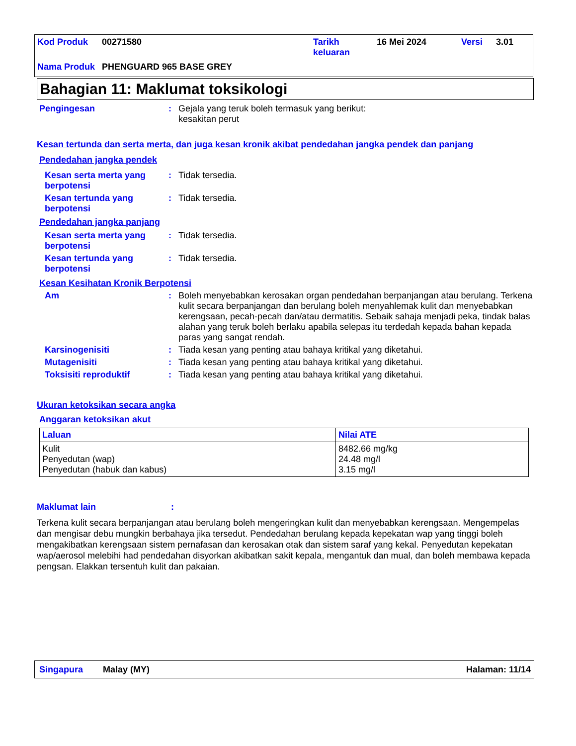| Kod Produk | 00271580 | Tarikh keluaran | 16 Mei 2024 | Versi | 3.01 |
| Nama Produk | PHENGUARD 965 BASE GREY | | | | |
Bahagian 11: Maklumat toksikologi
Pengingesan : Gejala yang teruk boleh termasuk yang berikut:
kesakitan perut
Kesan tertunda dan serta merta, dan juga kesan kronik akibat pendedahan jangka pendek dan panjang
Pendedahan jangka pendek
Kesan serta merta yang berpotensi
: Tidak tersedia.
Kesan tertunda yang berpotensi
: Tidak tersedia.
Pendedahan jangka panjang
Kesan serta merta yang berpotensi
: Tidak tersedia.
Kesan tertunda yang berpotensi
: Tidak tersedia.
Kesan Kesihatan Kronik Berpotensi
Am : Boleh menyebabkan kerosakan organ pendedahan berpanjangan atau berulang. Terkena kulit secara berpanjangan dan berulang boleh menyahlemak kulit dan menyebabkan kerengsaan, pecah-pecah dan/atau dermatitis. Sebaik sahaja menjadi peka, tindak balas alahan yang teruk boleh berlaku apabila selepas itu terdedah kepada bahan kepada paras yang sangat rendah.
Karsinogenisiti : Tiada kesan yang penting atau bahaya kritikal yang diketahui.
Mutagenisiti : Tiada kesan yang penting atau bahaya kritikal yang diketahui.
Toksisiti reproduktif : Tiada kesan yang penting atau bahaya kritikal yang diketahui.
Ukuran ketoksikan secara angka
Anggaran ketoksikan akut
| Laluan | Nilai ATE |
| --- | --- |
| Kulit Penyedutan (wap) Penyedutan (habuk dan kabus) | 8482.66 mg/kg 24.48 mg/l 3.15 mg/l |
Maklumat lain :
Terkena kulit secara berpanjangan atau berulang boleh mengeringkan kulit dan menyebabkan kerengsaan. Mengempelas dan mengisar debu mungkin berbahaya jika tersedut. Pendedahan berulang kepada kepekatan wap yang tinggi boleh mengakibatkan kerengsaan sistem pernafasan dan kerosakan otak dan sistem saraf yang kekal. Penyedutan kepekatan wap/aerosol melebihi had pendedahan disyorkan akibatkan sakit kepala, mengantuk dan mual, dan boleh membawa kepada pengsan. Elakkan tersentuh kulit dan pakaian.
Singapura Malay (MY) Halaman: 11/14